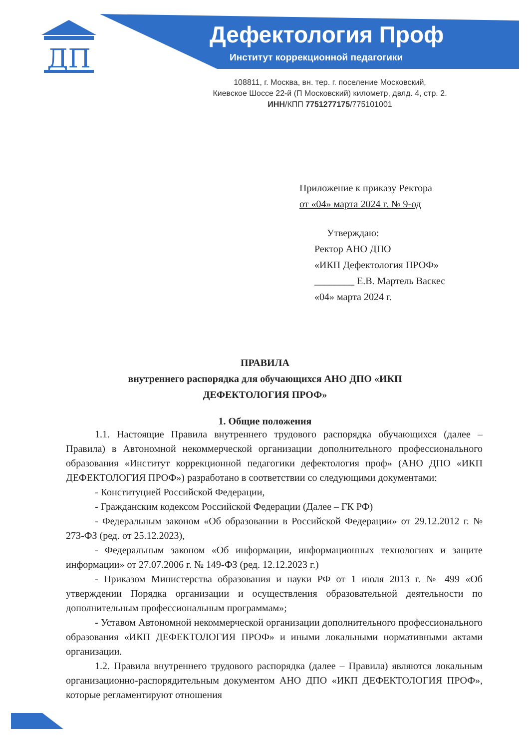ДП
Дефектология Проф
Институт коррекционной педагогики
108811, г. Москва, вн. тер. г. поселение Московский,
Киевское Шоссе 22-й (П Московский) километр, двлд. 4, стр. 2.
ИНН/КПП 7751277175/775101001
Приложение к приказу Ректора
от «04» марта 2024 г. № 9-од
Утверждаю:
Ректор АНО ДПО
«ИКП Дефектология ПРОФ»
________ Е.В. Мартель Васкес
«04» марта 2024 г.
ПРАВИЛА
внутреннего распорядка для обучающихся АНО ДПО «ИКП
ДЕФЕКТОЛОГИЯ ПРОФ»
1. Общие положения
1.1. Настоящие Правила внутреннего трудового распорядка обучающихся (далее – Правила) в Автономной некоммерческой организации дополнительного профессионального образования «Институт коррекционной педагогики дефектология проф» (АНО ДПО «ИКП ДЕФЕКТОЛОГИЯ ПРОФ») разработано в соответствии со следующими документами:
- Конституцией Российской Федерации,
- Гражданским кодексом Российской Федерации (Далее – ГК РФ)
- Федеральным законом «Об образовании в Российской Федерации» от 29.12.2012 г. № 273-ФЗ (ред. от 25.12.2023),
- Федеральным законом «Об информации, информационных технологиях и защите информации» от 27.07.2006 г. № 149-ФЗ (ред. 12.12.2023 г.)
- Приказом Министерства образования и науки РФ от 1 июля 2013 г. № 499 «Об утверждении Порядка организации и осуществления образовательной деятельности по дополнительным профессиональным программам»;
- Уставом Автономной некоммерческой организации дополнительного профессионального образования «ИКП ДЕФЕКТОЛОГИЯ ПРОФ» и иными локальными нормативными актами организации.
1.2. Правила внутреннего трудового распорядка (далее – Правила) являются локальным организационно-распорядительным документом АНО ДПО «ИКП ДЕФЕКТОЛОГИЯ ПРОФ», которые регламентируют отношения